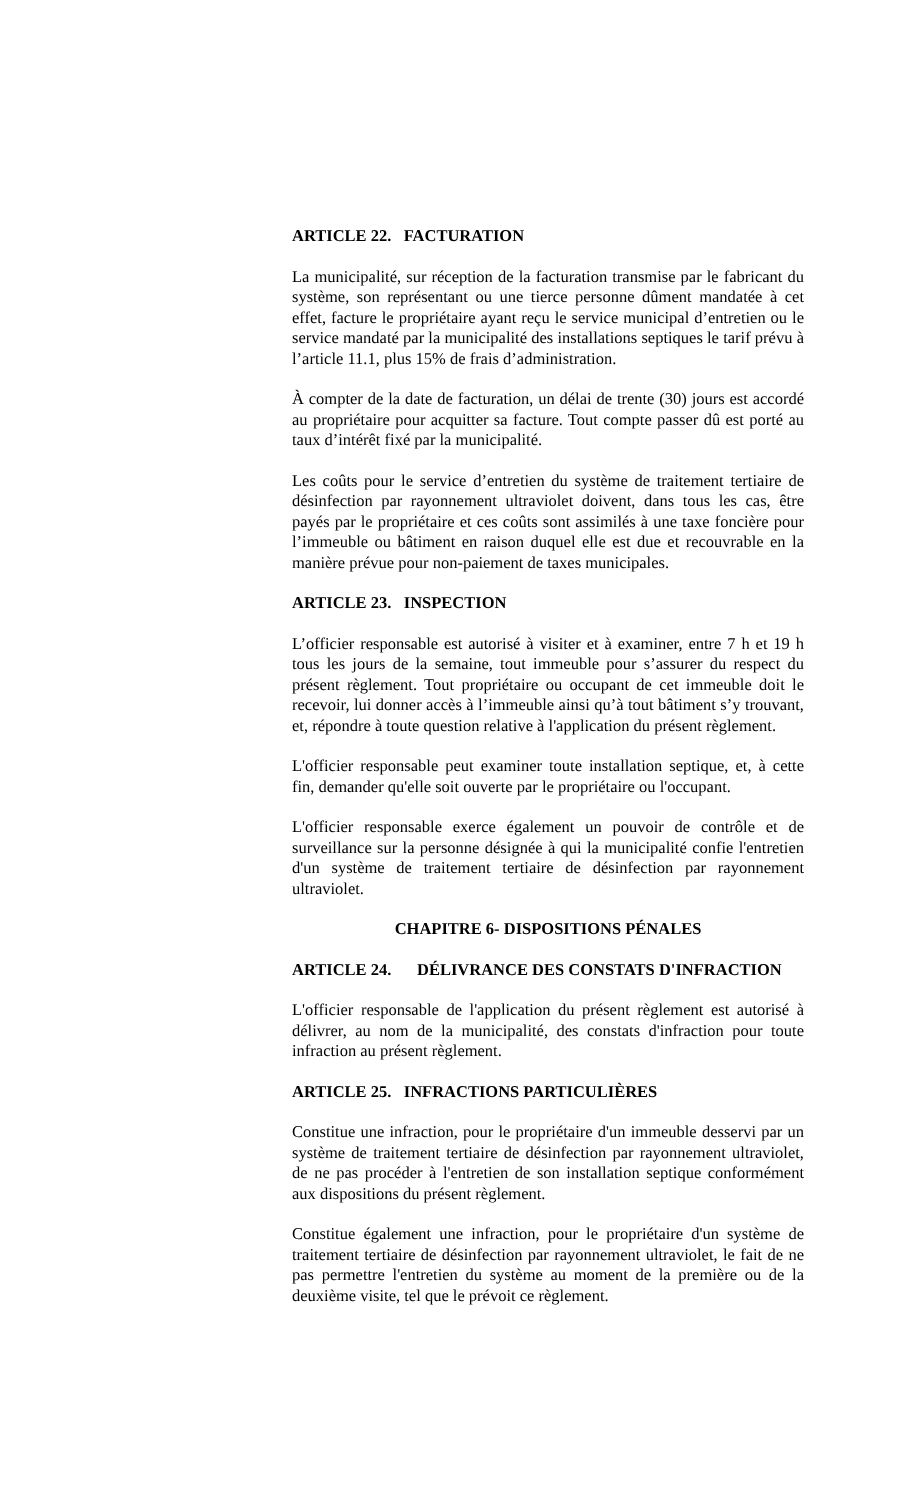ARTICLE 22. FACTURATION
La municipalité, sur réception de la facturation transmise par le fabricant du système, son représentant ou une tierce personne dûment mandatée à cet effet, facture le propriétaire ayant reçu le service municipal d’entretien ou le service mandaté par la municipalité des installations septiques le tarif prévu à l’article 11.1, plus 15% de frais d’administration.
À compter de la date de facturation, un délai de trente (30) jours est accordé au propriétaire pour acquitter sa facture. Tout compte passer dû est porté au taux d’intérêt fixé par la municipalité.
Les coûts pour le service d’entretien du système de traitement tertiaire de désinfection par rayonnement ultraviolet doivent, dans tous les cas, être payés par le propriétaire et ces coûts sont assimilés à une taxe foncière pour l’immeuble ou bâtiment en raison duquel elle est due et recouvrable en la manière prévue pour non-paiement de taxes municipales.
ARTICLE 23. INSPECTION
L’officier responsable est autorisé à visiter et à examiner, entre 7 h et 19 h tous les jours de la semaine, tout immeuble pour s’assurer du respect du présent règlement. Tout propriétaire ou occupant de cet immeuble doit le recevoir, lui donner accès à l’immeuble ainsi qu’à tout bâtiment s’y trouvant, et, répondre à toute question relative à l'application du présent règlement.
L'officier responsable peut examiner toute installation septique, et, à cette fin, demander qu'elle soit ouverte par le propriétaire ou l'occupant.
L'officier responsable exerce également un pouvoir de contrôle et de surveillance sur la personne désignée à qui la municipalité confie l'entretien d'un système de traitement tertiaire de désinfection par rayonnement ultraviolet.
CHAPITRE 6- DISPOSITIONS PÉNALES
ARTICLE 24. DÉLIVRANCE DES CONSTATS D'INFRACTION
L'officier responsable de l'application du présent règlement est autorisé à délivrer, au nom de la municipalité, des constats d'infraction pour toute infraction au présent règlement.
ARTICLE 25. INFRACTIONS PARTICULIÈRES
Constitue une infraction, pour le propriétaire d'un immeuble desservi par un système de traitement tertiaire de désinfection par rayonnement ultraviolet, de ne pas procéder à l'entretien de son installation septique conformément aux dispositions du présent règlement.
Constitue également une infraction, pour le propriétaire d'un système de traitement tertiaire de désinfection par rayonnement ultraviolet, le fait de ne pas permettre l'entretien du système au moment de la première ou de la deuxième visite, tel que le prévoit ce règlement.